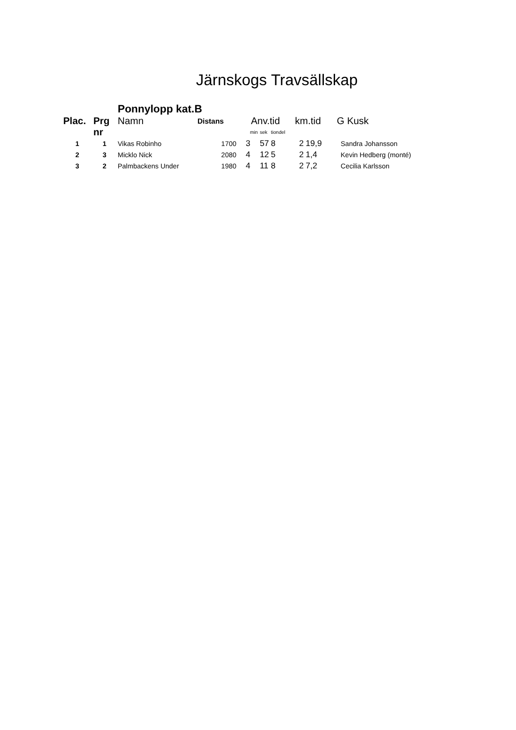Järnskogs Travsällskap
| | | Ponnylopp kat.B | | | | | | | |
| Plac. | Prg | Namn | Distans | Anv.tid | | | km.tid | | G Kusk |
| | nr | | | min | sek | tiondel | | | |
| 1 | 1 | Vikas Robinho | 1700 | 3 | 57 | 8 | 2 | 19,9 | Sandra Johansson |
| 2 | 3 | Micklo Nick | 2080 | 4 | 12 | 5 | 2 | 1,4 | Kevin Hedberg (monté) |
| 3 | 2 | Palmbackens Under | 1980 | 4 | 11 | 8 | 2 | 7,2 | Cecilia Karlsson |